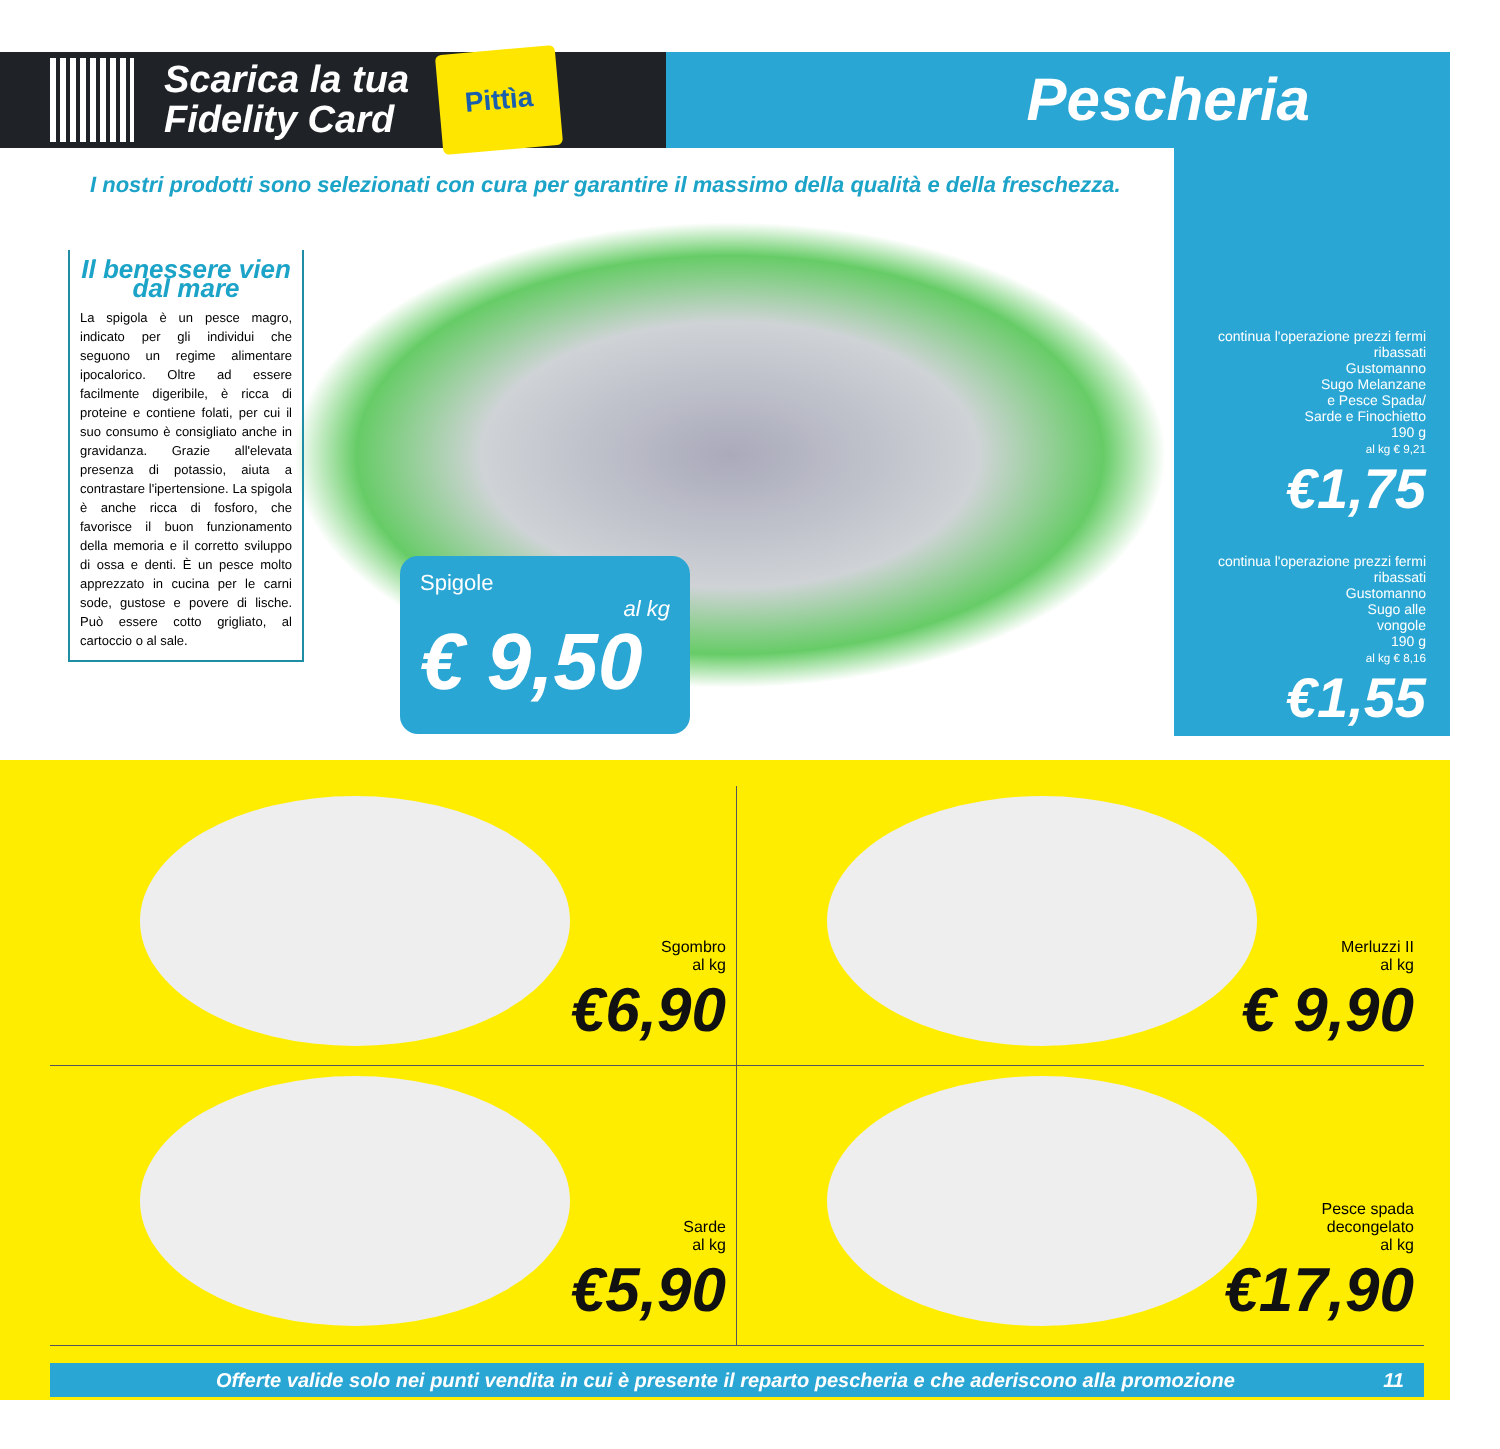Scarica la tua
Fidelity Card
Pittìa
Pescheria
I nostri prodotti sono selezionati con cura per garantire il massimo della qualità e della freschezza.
Il benessere vien dal mare
La spigola è un pesce magro, indicato per gli individui che seguono un regime alimentare ipocalorico. Oltre ad essere facilmente digeribile, è ricca di proteine e contiene folati, per cui il suo consumo è consigliato anche in gravidanza. Grazie all'elevata presenza di potassio, aiuta a contrastare l'ipertensione. La spigola è anche ricca di fosforo, che favorisce il buon funzionamento della memoria e il corretto sviluppo di ossa e denti. È un pesce molto apprezzato in cucina per le carni sode, gustose e povere di lische. Può essere cotto grigliato, al cartoccio o al sale.
Spigole
al kg
€ 9,50
continua l'operazione prezzi fermi ribassati
Gustomanno
Sugo Melanzane
e Pesce Spada/
Sarde e Finochietto
190 g
al kg € 9,21
€1,75
continua l'operazione prezzi fermi ribassati
Gustomanno
Sugo alle
vongole
190 g
al kg € 8,16
€1,55
Sgombro
al kg
€6,90
Merluzzi II
al kg
€ 9,90
Sarde
al kg
€5,90
Pesce spada
decongelato
al kg
€17,90
Offerte valide solo nei punti vendita in cui è presente il reparto pescheria e che aderiscono alla promozione 11